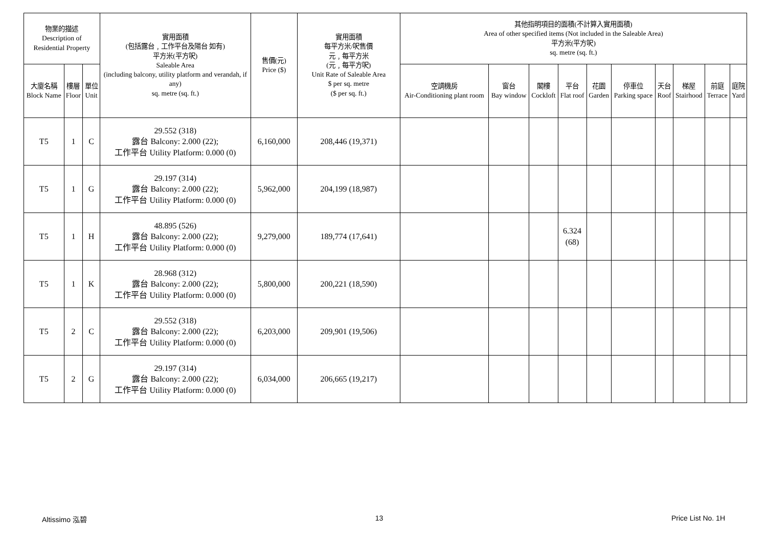| 物業的描述 Description of Residential Property | | | 實用面積 (包括露台﹐工作平台及陽台 如有) 平方米(平方呎) Saleable Area (including balcony, utility platform and verandah, if any) sq. metre (sq. ft.) | 售價(元) Price ($) | 實用面積 每平方米/呎售價 元﹐每平方米 (元﹐每平方呎) Unit Rate of Saleable Area $ per sq. metre ($ per sq. ft.) | 其他指明項目的面積(不計算入實用面積) Area of other specified items (Not included in the Saleable Area) 平方米(平方呎) sq. metre (sq. ft.) | | | | | | | | | |
| --- | --- | --- | --- | --- | --- | --- | --- | --- | --- | --- | --- | --- | --- | --- | --- |
| 大廈名稱 Block Name | 樓層 Floor | 單位 Unit | | | | 空調機房 Air-Conditioning plant room | 窗台 Bay window | 閣樓 Cockloft | 平台 Flat roof | 花園 Garden | 停車位 Parking space | 天台 Roof | 梯屋 Stairhood | 前庭 Terrace | 庭院 Yard |
| T5 | 1 | C | 29.552 (318) 露台 Balcony: 2.000 (22); 工作平台 Utility Platform: 0.000 (0) | 6,160,000 | 208,446 (19,371) | | | | | | | | | | |
| T5 | 1 | G | 29.197 (314) 露台 Balcony: 2.000 (22); 工作平台 Utility Platform: 0.000 (0) | 5,962,000 | 204,199 (18,987) | | | | | | | | | | |
| T5 | 1 | H | 48.895 (526) 露台 Balcony: 2.000 (22); 工作平台 Utility Platform: 0.000 (0) | 9,279,000 | 189,774 (17,641) | | | | 6.324 (68) | | | | | | |
| T5 | 1 | K | 28.968 (312) 露台 Balcony: 2.000 (22); 工作平台 Utility Platform: 0.000 (0) | 5,800,000 | 200,221 (18,590) | | | | | | | | | | |
| T5 | 2 | C | 29.552 (318) 露台 Balcony: 2.000 (22); 工作平台 Utility Platform: 0.000 (0) | 6,203,000 | 209,901 (19,506) | | | | | | | | | | |
| T5 | 2 | G | 29.197 (314) 露台 Balcony: 2.000 (22); 工作平台 Utility Platform: 0.000 (0) | 6,034,000 | 206,665 (19,217) | | | | | | | | | | |
Altissimo 泓碧 13 Price List No. 1H